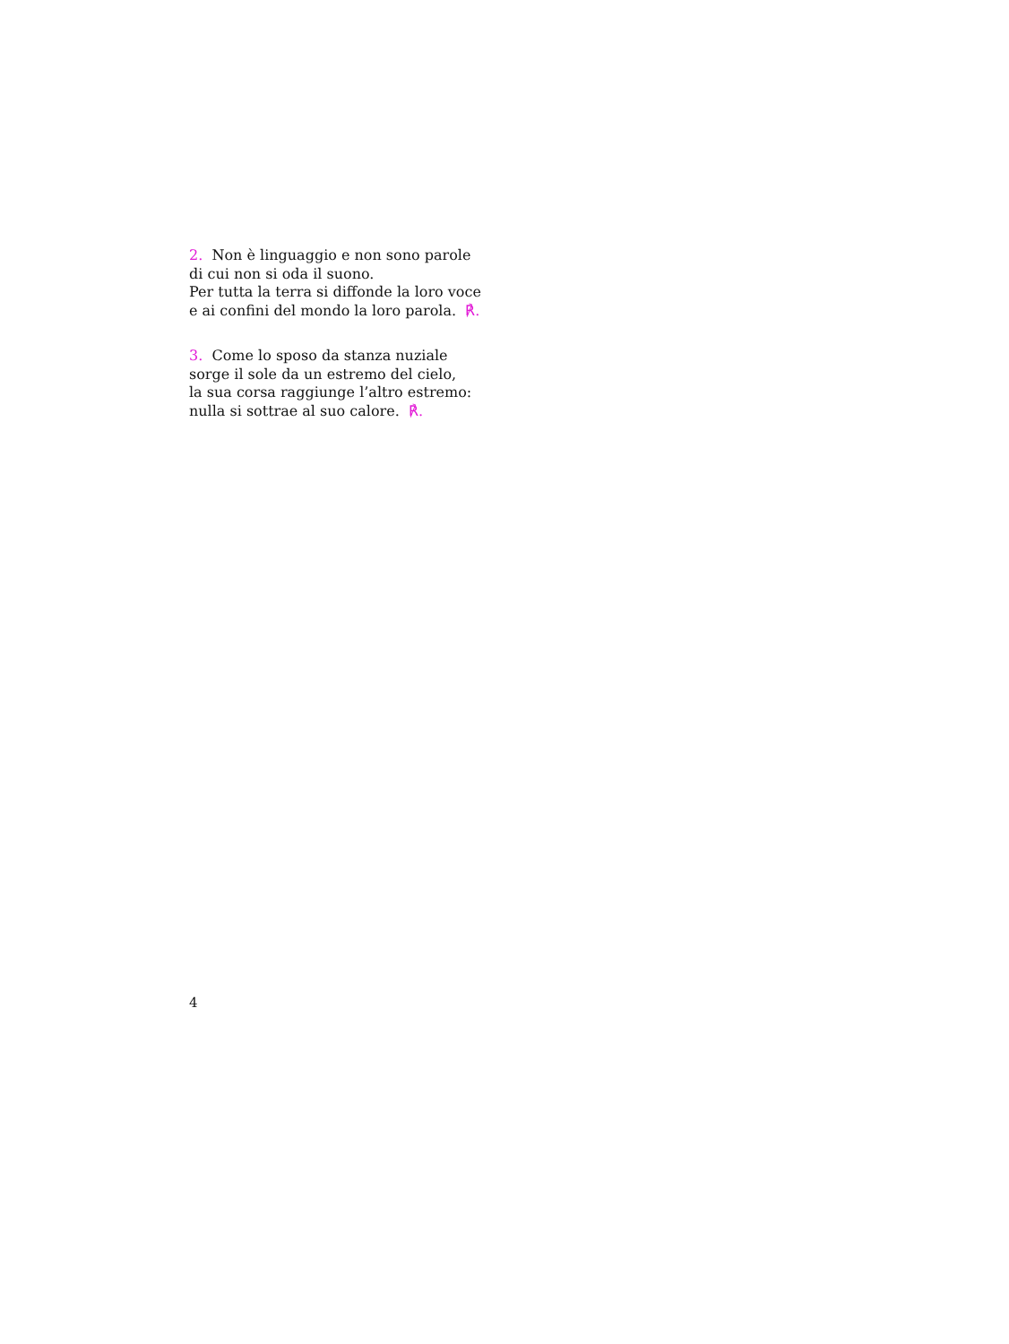2. Non è linguaggio e non sono parole
di cui non si oda il suono.
Per tutta la terra si diffonde la loro voce
e ai confini del mondo la loro parola. ℟.
3. Come lo sposo da stanza nuziale
sorge il sole da un estremo del cielo,
la sua corsa raggiunge l’altro estremo:
nulla si sottrae al suo calore. ℟.
4